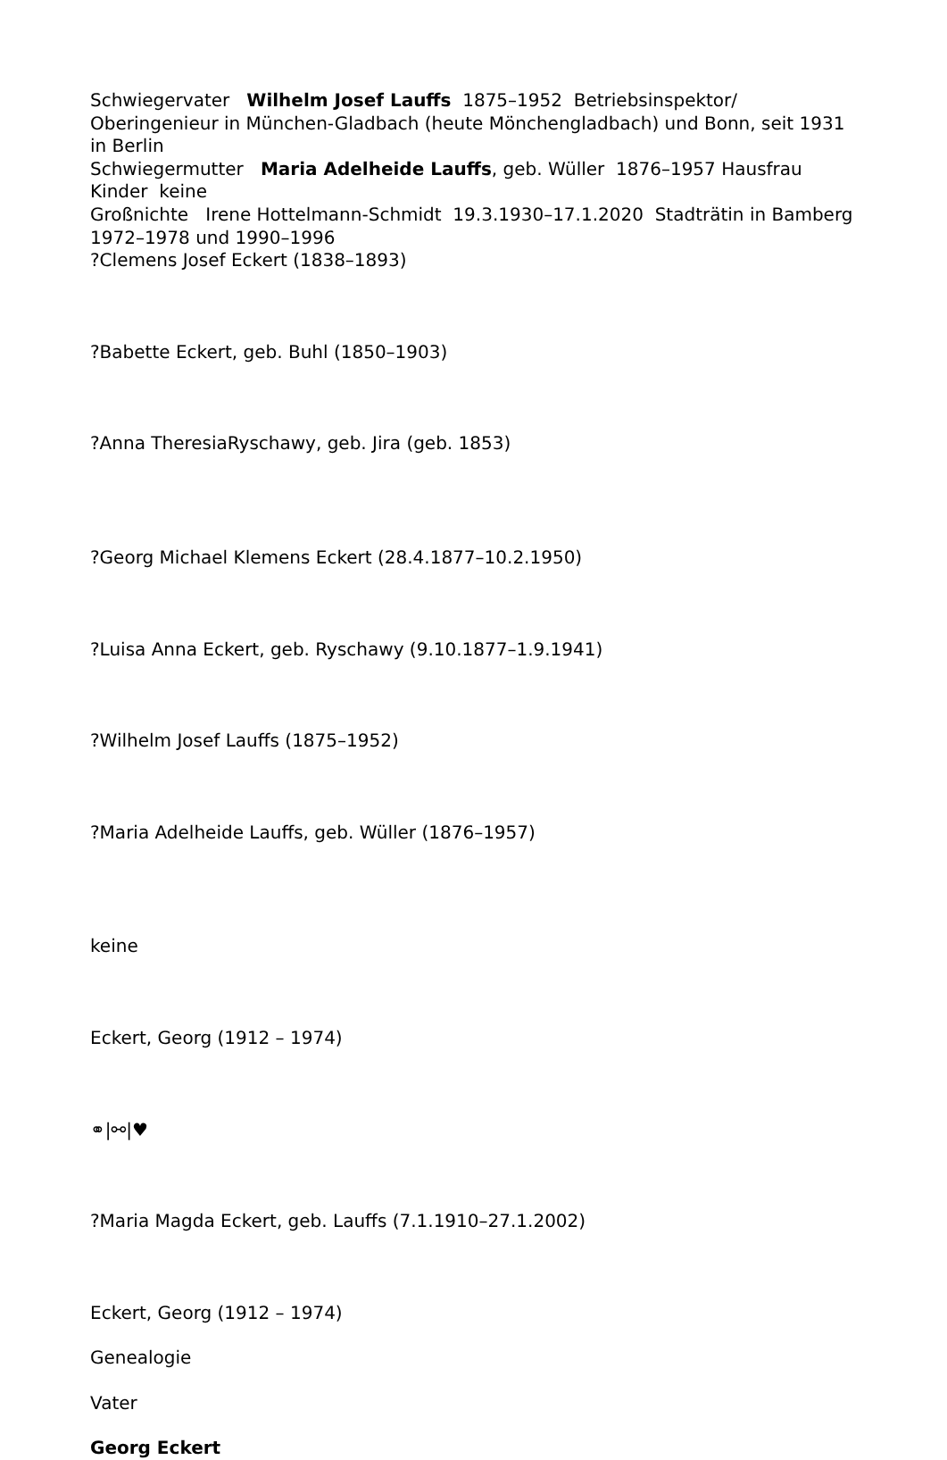Schwiegervater Wilhelm Josef Lauffs 1875–1952 Betriebsinspektor/ Oberingenieur in München-Gladbach (heute Mönchengladbach) und Bonn, seit 1931 in Berlin
Schwiegermutter Maria Adelheide Lauffs, geb. Wüller 1876–1957 Hausfrau
Kinder keine
Großnichte Irene Hottelmann-Schmidt 19.3.1930–17.1.2020 Stadträtin in Bamberg 1972–1978 und 1990–1996
?Clemens Josef Eckert (1838–1893)
?Babette Eckert, geb. Buhl (1850–1903)
?Anna TheresiaRyschawy, geb. Jira (geb. 1853)
?Georg Michael Klemens Eckert (28.4.1877–10.2.1950)
?Luisa Anna Eckert, geb. Ryschawy (9.10.1877–1.9.1941)
?Wilhelm Josef Lauffs (1875–1952)
?Maria Adelheide Lauffs, geb. Wüller (1876–1957)
keine
Eckert, Georg (1912 – 1974)
⚭|⚯|♥
?Maria Magda Eckert, geb. Lauffs (7.1.1910–27.1.2002)
Eckert, Georg (1912 – 1974)
Genealogie
Vater
Georg Eckert